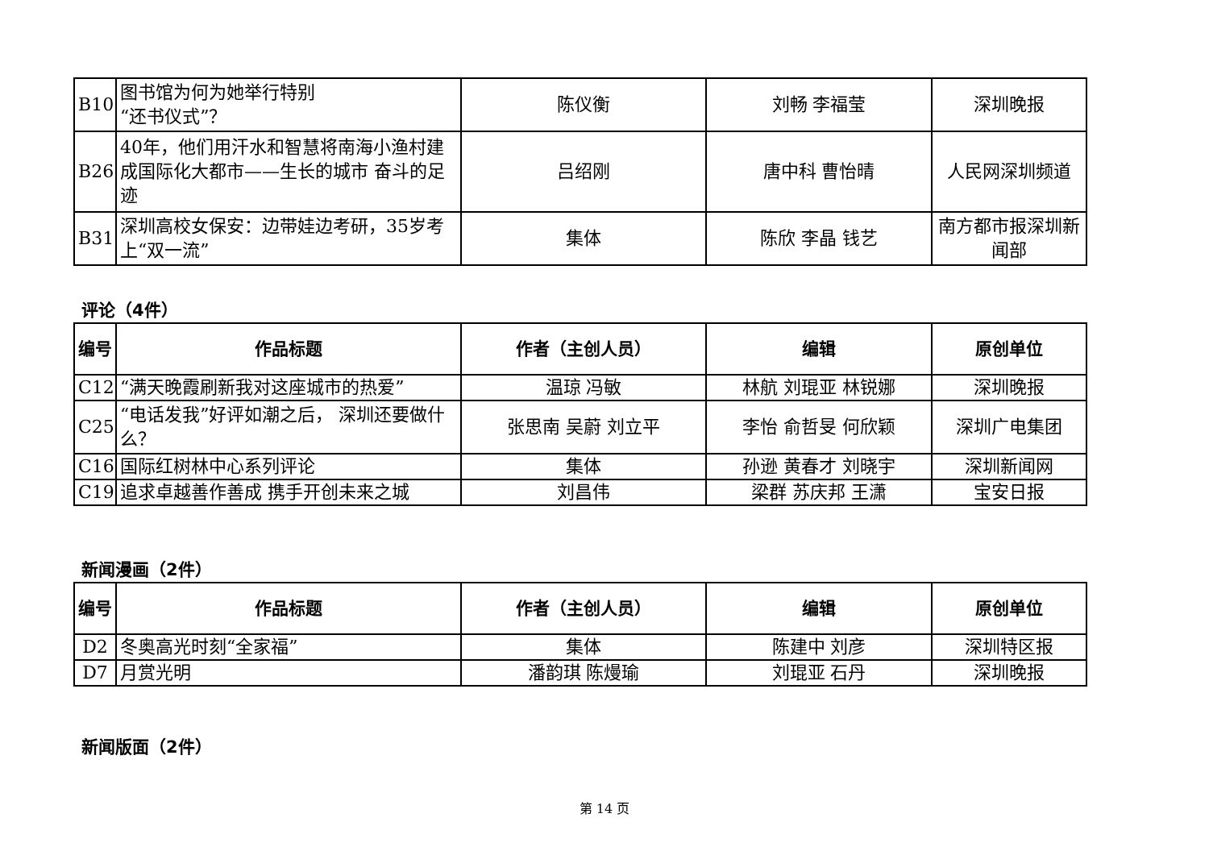| B10 | 图书馆为何为她举行特别 “还书仪式”？ | 陈仪衡 | 刘畅 李福莹 | 深圳晚报 |
| B26 | 40年，他们用汗水和智慧将南海小渔村建成国际化大都市——生长的城市 奋斗的足迹 | 吕绍刚 | 唐中科 曹怡晴 | 人民网深圳频道 |
| B31 | 深圳高校女保安：边带娃边考研，35岁考上“双一流” | 集体 | 陈欣 李晶 钱艺 | 南方都市报深圳新闻部 |
评论（4件）
| 编号 | 作品标题 | 作者（主创人员） | 编辑 | 原创单位 |
| --- | --- | --- | --- | --- |
| C12 | “满天晚霞刷新我对这座城市的热爱” | 温琼 冯敏 | 林航 刘琨亚 林锐娜 | 深圳晚报 |
| C25 | “电话发我”好评如潮之后， 深圳还要做什么？ | 张思南 吴蔚 刘立平 | 李怡 俞哲旻 何欣颖 | 深圳广电集团 |
| C16 | 国际红树林中心系列评论 | 集体 | 孙逊 黄春才 刘晓宇 | 深圳新闻网 |
| C19 | 追求卓越善作善成 携手开创未来之城 | 刘昌伟 | 梁群 苏庆邦 王潇 | 宝安日报 |
新闻漫画（2件）
| 编号 | 作品标题 | 作者（主创人员） | 编辑 | 原创单位 |
| --- | --- | --- | --- | --- |
| D2 | 冬奥高光时刻“全家福” | 集体 | 陈建中 刘彦 | 深圳特区报 |
| D7 | 月赏光明 | 潘韵琪 陈熳瑜 | 刘琨亚 石丹 | 深圳晚报 |
新闻版面（2件）
第 14 页